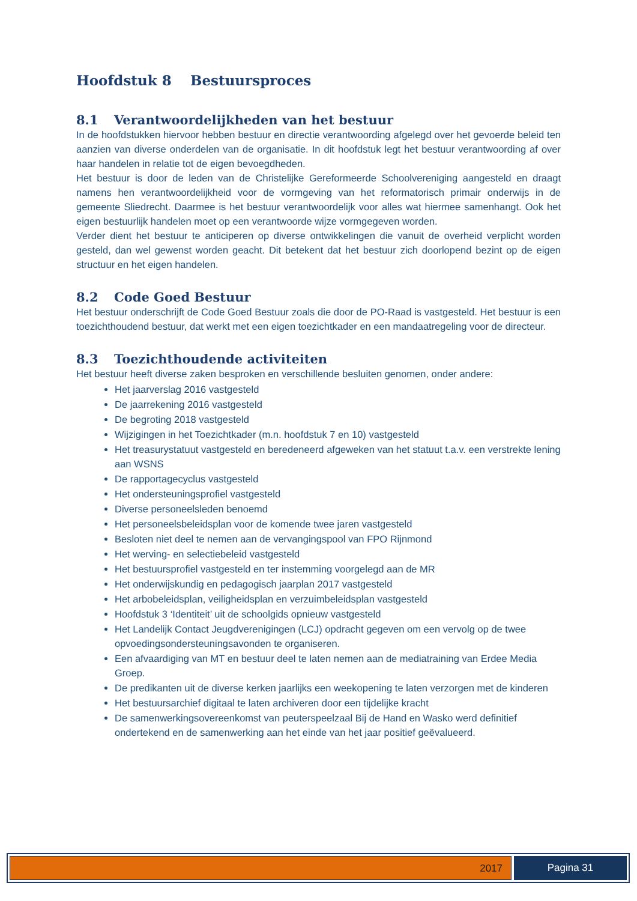Hoofdstuk 8 Bestuursproces
8.1 Verantwoordelijkheden van het bestuur
In de hoofdstukken hiervoor hebben bestuur en directie verantwoording afgelegd over het gevoerde beleid ten aanzien van diverse onderdelen van de organisatie. In dit hoofdstuk legt het bestuur verantwoording af over haar handelen in relatie tot de eigen bevoegdheden.
Het bestuur is door de leden van de Christelijke Gereformeerde Schoolvereniging aangesteld en draagt namens hen verantwoordelijkheid voor de vormgeving van het reformatorisch primair onderwijs in de gemeente Sliedrecht. Daarmee is het bestuur verantwoordelijk voor alles wat hiermee samenhangt. Ook het eigen bestuurlijk handelen moet op een verantwoorde wijze vormgegeven worden.
Verder dient het bestuur te anticiperen op diverse ontwikkelingen die vanuit de overheid verplicht worden gesteld, dan wel gewenst worden geacht. Dit betekent dat het bestuur zich doorlopend bezint op de eigen structuur en het eigen handelen.
8.2 Code Goed Bestuur
Het bestuur onderschrijft de Code Goed Bestuur zoals die door de PO-Raad is vastgesteld. Het bestuur is een toezichthoudend bestuur, dat werkt met een eigen toezichtkader en een mandaatregeling voor de directeur.
8.3 Toezichthoudende activiteiten
Het bestuur heeft diverse zaken besproken en verschillende besluiten genomen, onder andere:
Het jaarverslag 2016 vastgesteld
De jaarrekening 2016 vastgesteld
De begroting 2018 vastgesteld
Wijzigingen in het Toezichtkader (m.n. hoofdstuk 7 en 10) vastgesteld
Het treasurystatuut vastgesteld en beredeneerd afgeweken van het statuut t.a.v. een verstrekte lening aan WSNS
De rapportagecyclus vastgesteld
Het ondersteuningsprofiel vastgesteld
Diverse personeelsleden benoemd
Het personeelsbeleidsplan voor de komende twee jaren vastgesteld
Besloten niet deel te nemen aan de vervangingspool van FPO Rijnmond
Het werving- en selectiebeleid vastgesteld
Het bestuursprofiel vastgesteld en ter instemming voorgelegd aan de MR
Het onderwijskundig en pedagogisch jaarplan 2017 vastgesteld
Het arbobeleidsplan, veiligheidsplan en verzuimbeleidsplan vastgesteld
Hoofdstuk 3 ‘Identiteit’ uit de schoolgids opnieuw vastgesteld
Het Landelijk Contact Jeugdverenigingen (LCJ) opdracht gegeven om een vervolg op de twee opvoedingsondersteuningsavonden te organiseren.
Een afvaardiging van MT en bestuur deel te laten nemen aan de mediatraining van Erdee Media Groep.
De predikanten uit de diverse kerken jaarlijks een weekopening te laten verzorgen met de kinderen
Het bestuursarchief digitaal te laten archiveren door een tijdelijke kracht
De samenwerkingsovereenkomst van peuterspeelzaal Bij de Hand en Wasko werd definitief ondertekend en de samenwerking aan het einde van het jaar positief geëvalueerd.
2017 Pagina 31